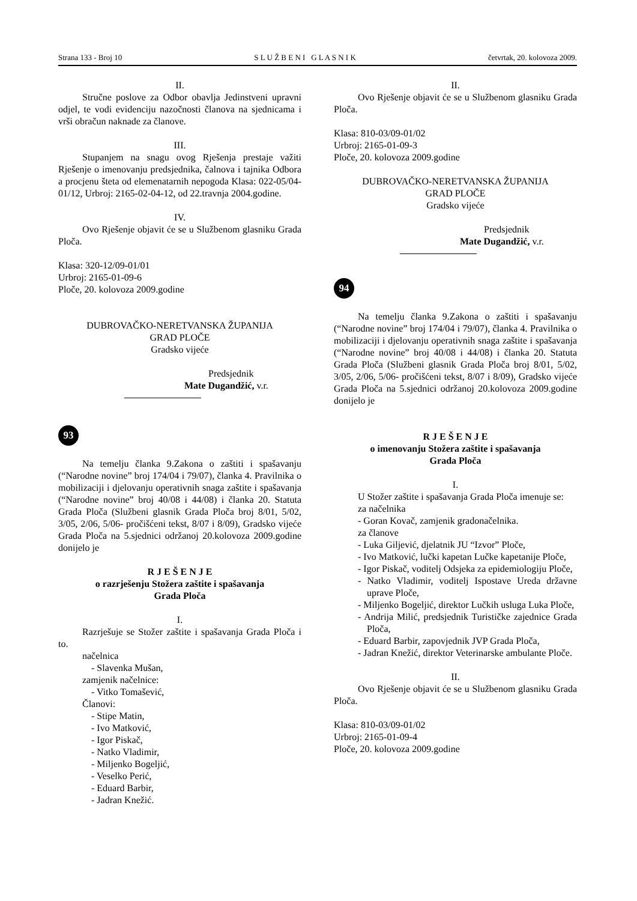Strana 133 - Broj 10 S L U Ž B E N I G L A S N I K četvrtak, 20. kolovoza 2009.
II.
Stručne poslove za Odbor obavlja Jedinstveni upravni odjel, te vodi evidenciju nazočnosti članova na sjednicama i vrši obračun naknade za članove.
III.
Stupanjem na snagu ovog Rješenja prestaje važiti Rješenje o imenovanju predsjednika, čalnova i tajnika Odbora a procjenu šteta od elemenatarnih nepogoda Klasa: 022-05/04-01/12, Urbroj: 2165-02-04-12, od 22.travnja 2004.godine.
IV.
Ovo Rješenje objavit će se u Službenom glasniku Grada Ploča.
Klasa: 320-12/09-01/01
Urbroj: 2165-01-09-6
Ploče, 20. kolovoza 2009.godine
DUBROVAČKO-NERETVANSKA ŽUPANIJA
GRAD PLOČE
Gradsko vijeće
Predsjednik
Mate Dugandžić, v.r.
93
Na temelju članka 9.Zakona o zaštiti i spašavanju (“Narodne novine” broj 174/04 i 79/07), članka 4. Pravilnika o mobilizaciji i djelovanju operativnih snaga zaštite i spašavanja (“Narodne novine” broj 40/08 i 44/08) i članka 20. Statuta Grada Ploča (Službeni glasnik Grada Ploča broj 8/01, 5/02, 3/05, 2/06, 5/06- pročišćeni tekst, 8/07 i 8/09), Gradsko vijeće Grada Ploča na 5.sjednici održanoj 20.kolovoza 2009.godine donijelo je
R J E Š E N J E
o razrješenju Stožera zaštite i spašavanja
Grada Ploča
I.
Razrješuje se Stožer zaštite i spašavanja Grada Ploča i to.
načelnica
- Slavenka Mušan,
zamjenik načelnice:
- Vitko Tomašević,
Članovi:
- Stipe Matin,
- Ivo Matković,
- Igor Piskač,
- Natko Vladimir,
- Miljenko Bogeljić,
- Veselko Perić,
- Eduard Barbir,
- Jadran Knežić.
II.
Ovo Rješenje objavit će se u Službenom glasniku Grada Ploča.
Klasa: 810-03/09-01/02
Urbroj: 2165-01-09-3
Ploče, 20. kolovoza 2009.godine
DUBROVAČKO-NERETVANSKA ŽUPANIJA
GRAD PLOČE
Gradsko vijeće
Predsjednik
Mate Dugandžić, v.r.
94
Na temelju članka 9.Zakona o zaštiti i spašavanju (“Narodne novine” broj 174/04 i 79/07), članka 4. Pravilnika o mobilizaciji i djelovanju operativnih snaga zaštite i spašavanja (“Narodne novine” broj 40/08 i 44/08) i članka 20. Statuta Grada Ploča (Službeni glasnik Grada Ploča broj 8/01, 5/02, 3/05, 2/06, 5/06- pročišćeni tekst, 8/07 i 8/09), Gradsko vijeće Grada Ploča na 5.sjednici održanoj 20.kolovoza 2009.godine donijelo je
R J E Š E N J E
o imenovanju Stožera zaštite i spašavanja
Grada Ploča
I.
U Stožer zaštite i spašavanja Grada Ploča imenuje se:
za načelnika
- Goran Kovač, zamjenik gradonačelnika.
za članove
- Luka Giljević, djelatnik JU “Izvor” Ploče,
- Ivo Matković, lučki kapetan Lučke kapetanije Ploče,
- Igor Piskač, voditelj Odsjeka za epidemiologiju Ploče,
- Natko Vladimir, voditelj Ispostave Ureda državne uprave Ploče,
- Miljenko Bogeljić, direktor Lučkih usluga Luka Ploče,
- Andrija Milić, predsjednik Turističke zajednice Grada Ploča,
- Eduard Barbir, zapovjednik JVP Grada Ploča,
- Jadran Knežić, direktor Veterinarske ambulante Ploče.
II.
Ovo Rješenje objavit će se u Službenom glasniku Grada Ploča.
Klasa: 810-03/09-01/02
Urbroj: 2165-01-09-4
Ploče, 20. kolovoza 2009.godine